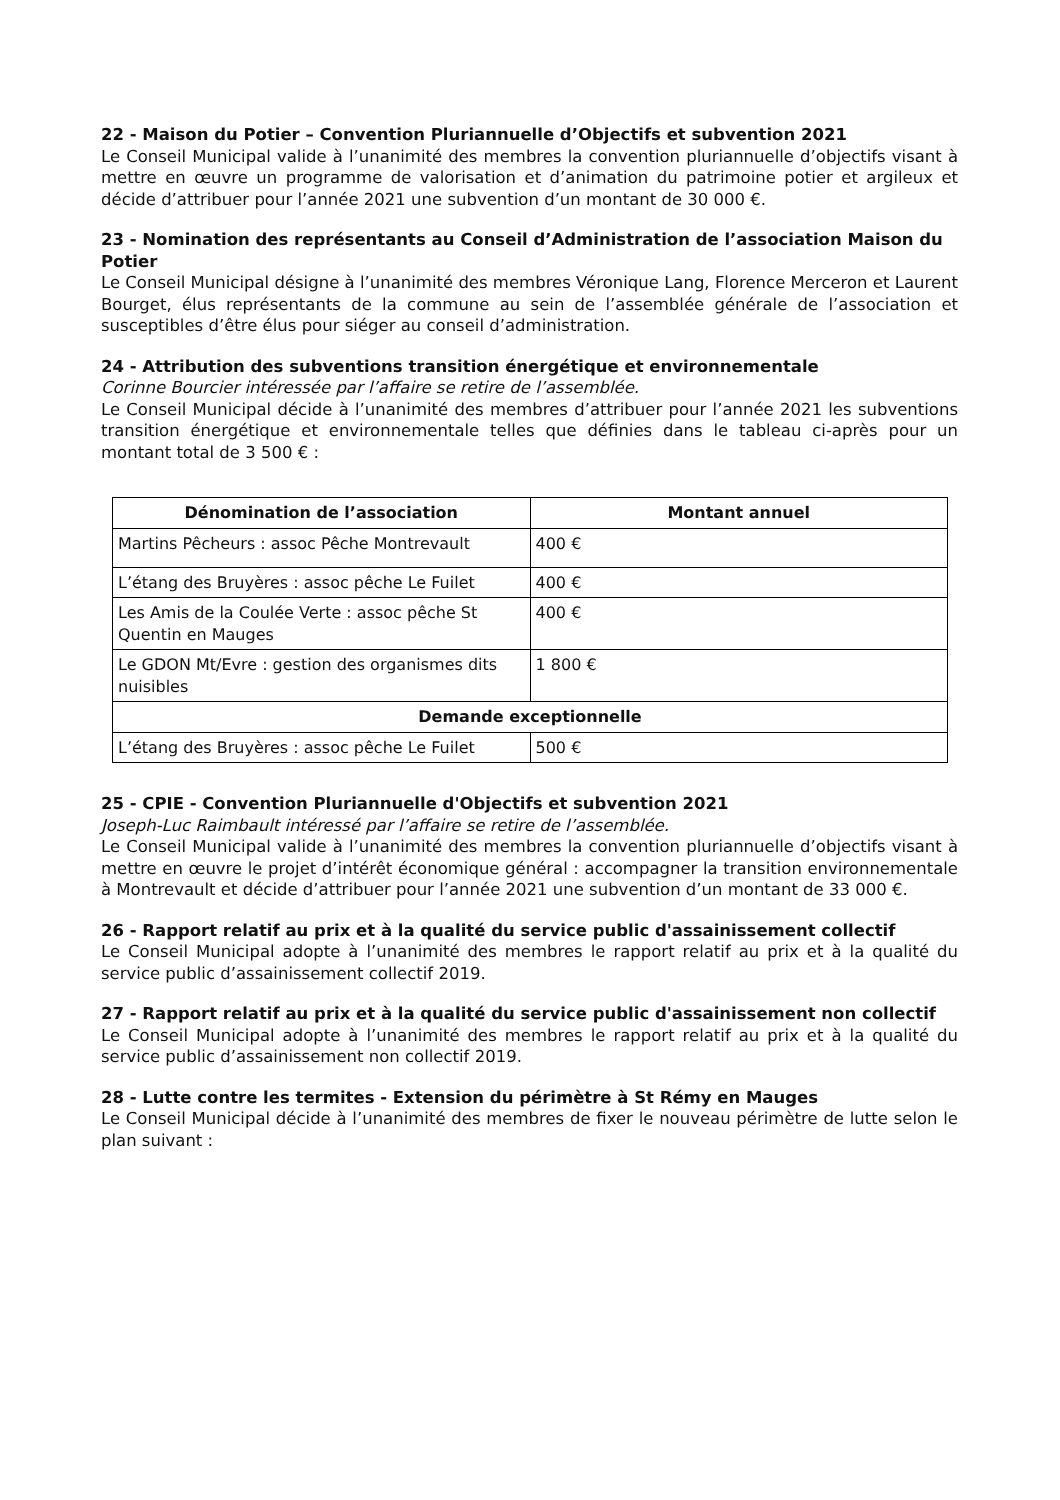22 - Maison du Potier – Convention Pluriannuelle d’Objectifs et subvention 2021
Le Conseil Municipal valide à l’unanimité des membres la convention pluriannuelle d’objectifs visant à mettre en œuvre un programme de valorisation et d’animation du patrimoine potier et argileux et décide d’attribuer pour l’année 2021 une subvention d’un montant de 30 000 €.
23 - Nomination des représentants au Conseil d’Administration de l’association Maison du Potier
Le Conseil Municipal désigne à l’unanimité des membres Véronique Lang, Florence Merceron et Laurent Bourget, élus représentants de la commune au sein de l’assemblée générale de l’association et susceptibles d’être élus pour siéger au conseil d’administration.
24 - Attribution des subventions transition énergétique et environnementale
Corinne Bourcier intéressée par l’affaire se retire de l’assemblée.
Le Conseil Municipal décide à l’unanimité des membres d’attribuer pour l’année 2021 les subventions transition énergétique et environnementale telles que définies dans le tableau ci-après pour un montant total de 3 500 € :
| Dénomination de l’association | Montant annuel |
| --- | --- |
| Martins Pêcheurs : assoc Pêche Montrevault | 400 € |
| L’étang des Bruyères : assoc pêche Le Fuilet | 400 € |
| Les Amis de la Coulée Verte : assoc pêche St Quentin en Mauges | 400 € |
| Le GDON Mt/Evre : gestion des organismes dits nuisibles | 1 800 € |
| Demande exceptionnelle | |
| L’étang des Bruyères : assoc pêche Le Fuilet | 500 € |
25 - CPIE - Convention Pluriannuelle d'Objectifs et subvention 2021
Joseph-Luc Raimbault intéressé par l’affaire se retire de l’assemblée.
Le Conseil Municipal valide à l’unanimité des membres la convention pluriannuelle d’objectifs visant à mettre en œuvre le projet d’intérêt économique général : accompagner la transition environnementale à Montrevault et décide d’attribuer pour l’année 2021 une subvention d’un montant de 33 000 €.
26 - Rapport relatif au prix et à la qualité du service public d'assainissement collectif
Le Conseil Municipal adopte à l’unanimité des membres le rapport relatif au prix et à la qualité du service public d’assainissement collectif 2019.
27 - Rapport relatif au prix et à la qualité du service public d'assainissement non collectif
Le Conseil Municipal adopte à l’unanimité des membres le rapport relatif au prix et à la qualité du service public d’assainissement non collectif 2019.
28 - Lutte contre les termites - Extension du périmètre à St Rémy en Mauges
Le Conseil Municipal décide à l’unanimité des membres de fixer le nouveau périmètre de lutte selon le plan suivant :